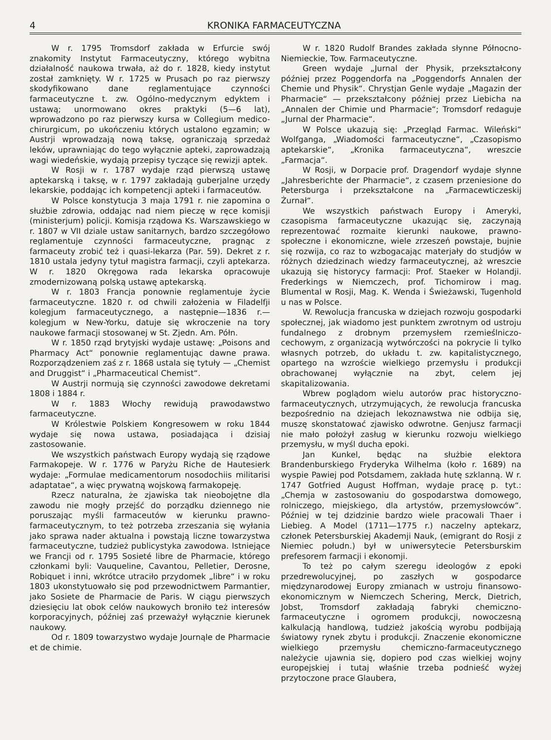4 KRONIKA FARMACEUTYCZNA
W r. 1795 Tromsdorf zakłada w Erfurcie swój znakomity Instytut Farmaceutyczny, którego wybitna działalność naukowa trwała, aż do r. 1828, kiedy instytut został zamknięty. W r. 1725 w Prusach po raz pierwszy skodyfikowano dane reglamentujące czynności farmaceutyczne t. zw. Ogólno-medycznym edyktem i ustawą; unormowano okres praktyki (5—6 lat), wprowadzono po raz pierwszy kursa w Collegium medico-chirurgicum, po ukończeniu których ustalono egzamin; w Austrji wprowadzają nową taksę, ograniczają sprzedaż leków, uprawniając do tego wyłącznie apteki, zaprowadzają wagi wiedeńskie, wydają przepisy tyczące się rewizji aptek.
W Rosji w r. 1787 wydaje rząd pierwszą ustawę aptekarską i taksę, w r. 1797 zakładają guberjalne urzędy lekarskie, poddając ich kompetencji apteki i farmaceutów.
W Polsce konstytucja 3 maja 1791 r. nie zapomina o służbie zdrowia, oddając nad niem pieczę w ręce komisji (ministerjum) policji. Komisja rządowa Ks. Warszawskiego w r. 1807 w VII dziale ustaw sanitarnych, bardzo szczegółowo reglamentuje czynności farmaceutyczne, pragnąc z farmaceuty zrobić też i quasi-lekarza (Par. 59). Dekret z r. 1810 ustala jedyny tytuł magistra farmacji, czyli aptekarza. W r. 1820 Okręgowa rada lekarska opracowuje zmodernizowaną polską ustawę aptekarską.
W r. 1803 Francja ponownie reglamentuje życie farmaceutyczne. 1820 r. od chwili założenia w Filadelfji kolegjum farmaceutycznego, a następnie—1836 r.—kolegjum w New-Yorku, datuje się wkroczenie na tory naukowe farmacji stosowanej w St. Zjedn. Am. Półn.
W r. 1850 rząd brytyjski wydaje ustawę: „Poisons and Pharmacy Act“ ponownie reglamentując dawne prawa. Rozporządzeniem zaś z r. 1868 ustala się tytuły — „Chemist and Druggist“ i „Pharmaceutical Chemist“.
W Austrji normują się czynności zawodowe dekretami 1808 i 1884 r.
W r. 1883 Włochy rewidują prawodawstwo farmaceutyczne.
W Królestwie Polskiem Kongresowem w roku 1844 wydaje się nowa ustawa, posiadająca i dzisiaj zastosowanie.
We wszystkich państwach Europy wydają się rządowe Farmakopeje. W r. 1776 w Paryżu Riche de Hautesierk wydaje: „Formulae medicamentorum nosodochiis militarisi adaptatae“, a więc prywatną wojskową farmakopeję.
Rzecz naturalna, że zjawiska tak nieobojętne dla zawodu nie mogły przejść do porządku dziennego nie poruszając myśli farmaceutów w kierunku prawno-farmaceutycznym, to też potrzeba zrzeszania się wyłania jako sprawa nader aktualna i powstają liczne towarzystwa farmaceutyczne, tudzież publicystyka zawodowa. Istniejące we Francji od r. 1795 Sosieté libre de Pharmacie, którego członkami byli: Vauqueline, Cavantou, Pelletier, Derosne, Robiquet i inni, wkrótce utraciło przydomek „libre“ i w roku 1803 ukonstytuowało się pod przewodnictwem Parmantier, jako Sosiete de Pharmacie de Paris. W ciągu pierwszych dziesięciu lat obok celów naukowych broniło też interesów korporacyjnych, później zaś przeważył wyłącznie kierunek naukowy.
Od r. 1809 towarzystwo wydaje Journąle de Pharmacie et de chimie.
W r. 1820 Rudolf Brandes zakłada słynne Północno-Niemieckie, Tow. Farmaceutyczne.
Green wydaje „Jurnal der Physik, przekształcony później przez Poggendorfa na „Poggendorfs Annalen der Chemie und Physik“. Chrystjan Genle wydaje „Magazin der Pharmacie“ — przekształcony później przez Liebicha na „Annalen der Chimie und Pharmacie“; Tromsdorf redaguje „Jurnal der Pharmacie“.
W Polsce ukazują się: „Przegląd Farmac. Wileński“ Wolfganga, „Wiadomości farmaceutyczne“, „Czasopismo aptekarskie“, „Kronika farmaceutyczna“, wreszcie „Farmacja“.
W Rosji, w Dorpacie prof. Dragendorf wydaje słynne „Jahresberichte der Pharmacie“, z czasem przeniesione do Petersburga i przekształcone na „Farmacewticzeskij Żurnał“.
We wszystkich państwach Europy i Ameryki, czasopisma farmaceutyczne ukazując się, zaczynają reprezentować rozmaite kierunki naukowe, prawno-społeczne i ekonomiczne, wiele zrzeszeń powstaje, bujnie się rozwija, co raz to wzbogacając materjały do studjów w różnych dziedzinach wiedzy farmaceutycznej, aż wreszcie ukazują się historycy farmacji: Prof. Staeker w Holandji. Frederkings w Niemczech, prof. Tichomirow i mag. Blumental w Rosji, Mag. K. Wenda i Świeżawski, Tugenhold u nas w Polsce.
W. Rewolucja francuska w dziejach rozwoju gospodarki społecznej, jak wiadomo jest punktem zwrotnym od ustroju fundalnego z drobnym przemysłem rzemieślniczo-cechowym, z organizacją wytwórczości na pokrycie li tylko własnych potrzeb, do układu t. zw. kapitalistycznego, opartego na wzroście wielkiego przemysłu i produkcji obrachowanej wyłącznie na zbyt, celem jej skapitalizowania.
Wbrew poglądom wielu autorów prac historyczno-farmaceutycznych, utrzymujących, że rewolucja francuska bezpośrednio na dziejach lekoznawstwa nie odbija się, muszę skonstatować zjawisko odwrotne. Genjusz farmacji nie mało położył zasług w kierunku rozwoju wielkiego przemysłu, w myśl ducha epoki.
Jan Kunkel, będąc na służbie elektora Brandenburskiego Fryderyka Wilhelma (koło r. 1689) na wyspie Pawiej pod Potsdamem, zakłada hutę szklanną. W r. 1747 Gotfried August Hoffman, wydaje pracę p. tyt.: „Chemja w zastosowaniu do gospodarstwa domowego, rolniczego, miejskiego, dla artystów, przemysłowców“. Później w tej dzidzinie bardzo wiele pracowali Thaer i Liebieg. A Model (1711—1775 r.) naczelny aptekarz, członek Petersburskiej Akademji Nauk, (emigrant do Rosji z Niemiec połudn.) był w uniwersytecie Petersburskim prefesorem farmacji i ekonomji.
To też po całym szeregu ideologów z epoki przedrewolucyjnej, po zaszłych w gospodarce międzynarodowej Europy zmianach w ustroju finansowo-ekonomicznym w Niemczech Schering, Merck, Dietrich, Jobst, Tromsdorf zakładają fabryki chemiczno-farmaceutyczne i ogromem produkcji, nowoczesną kalkulacją handlową, tudzież jakością wyrobu podbijają światowy rynek zbytu i produkcji. Znaczenie ekonomiczne wielkiego przemysłu chemiczno-farmaceutycznego należycie ujawnia się, dopiero pod czas wielkiej wojny europejskiej i tutaj właśnie trzeba podnieść wyżej przytoczone prace Glaubera,